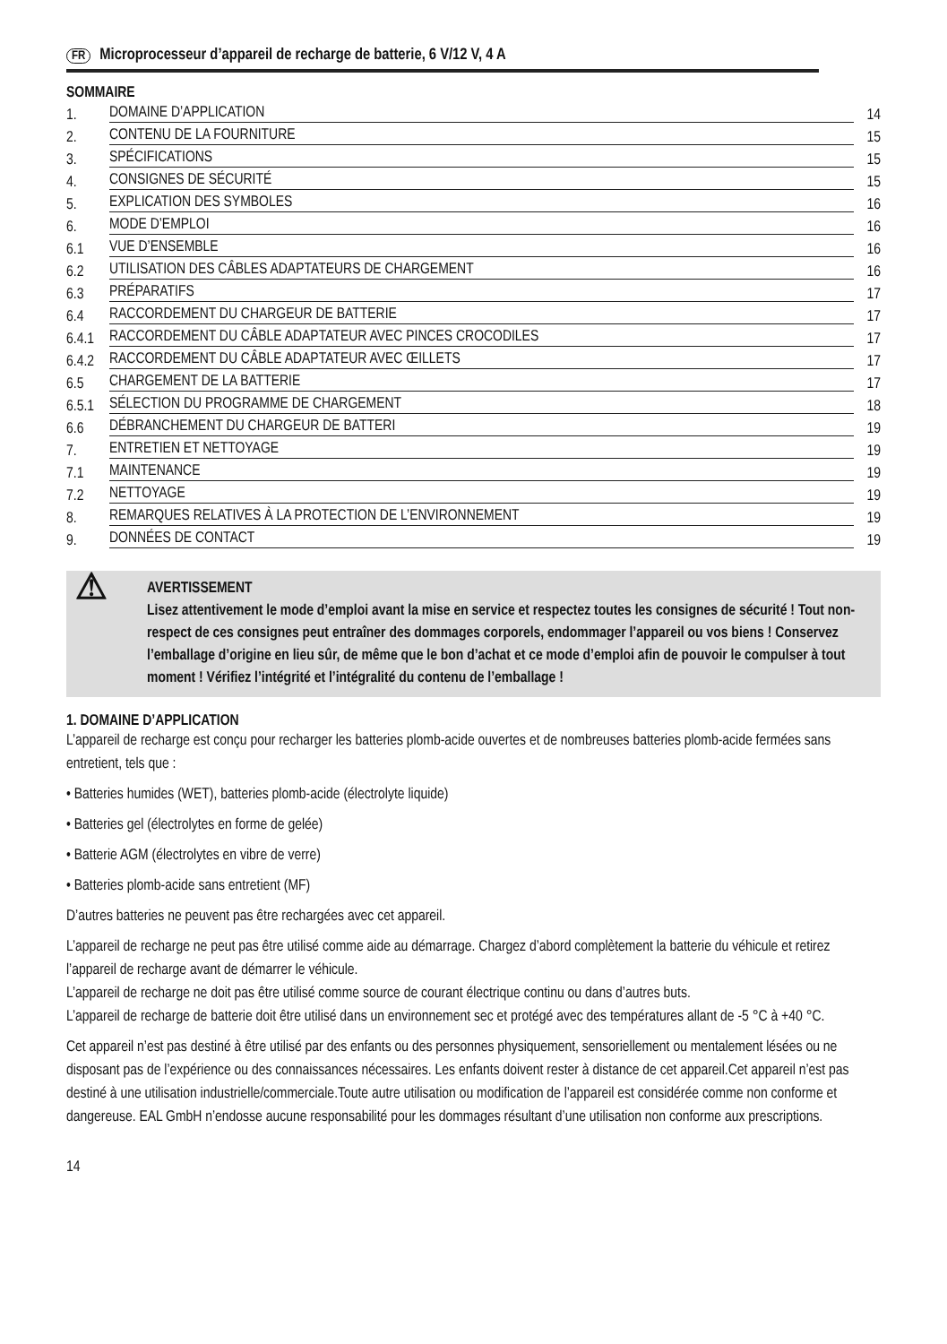FR Microprocesseur d’appareil de recharge de batterie, 6 V/12 V, 4 A
SOMMAIRE
1. DOMAINE D’APPLICATION 14
2. CONTENU DE LA FOURNITURE 15
3. SPÉCIFICATIONS 15
4. CONSIGNES DE SÉCURITÉ 15
5. EXPLICATION DES SYMBOLES 16
6. MODE D’EMPLOI 16
6.1 VUE D’ENSEMBLE 16
6.2 UTILISATION DES CÂBLES ADAPTATEURS DE CHARGEMENT 16
6.3 PRÉPARATIFS 17
6.4 RACCORDEMENT DU CHARGEUR DE BATTERIE 17
6.4.1 RACCORDEMENT DU CÂBLE ADAPTATEUR AVEC PINCES CROCODILES 17
6.4.2 RACCORDEMENT DU CÂBLE ADAPTATEUR AVEC ŒILLETS 17
6.5 CHARGEMENT DE LA BATTERIE 17
6.5.1 SÉLECTION DU PROGRAMME DE CHARGEMENT 18
6.6 DÉBRANCHEMENT DU CHARGEUR DE BATTERI 19
7. ENTRETIEN ET NETTOYAGE 19
7.1 MAINTENANCE 19
7.2 NETTOYAGE 19
8. REMARQUES RELATIVES À LA PROTECTION DE L’ENVIRONNEMENT 19
9. DONNÉES DE CONTACT 19
⚠
AVERTISSEMENT
Lisez attentivement le mode d’emploi avant la mise en service et respectez toutes les consignes de sécurité ! Tout non-respect de ces consignes peut entraîner des dommages corporels, endommager l’appareil ou vos biens ! Conservez l’emballage d’origine en lieu sûr, de même que le bon d’achat et ce mode d’emploi afin de pouvoir le compulser à tout moment ! Vérifiez l’intégrité et l’intégralité du contenu de l’emballage !
1. DOMAINE D’APPLICATION
L’appareil de recharge est conçu pour recharger les batteries plomb-acide ouvertes et de nombreuses batteries plomb-acide fermées sans entretient, tels que :
• Batteries humides (WET), batteries plomb-acide (électrolyte liquide)
• Batteries gel (électrolytes en forme de gelée)
• Batterie AGM (électrolytes en vibre de verre)
• Batteries plomb-acide sans entretient (MF)
D’autres batteries ne peuvent pas être rechargées avec cet appareil.
L’appareil de recharge ne peut pas être utilisé comme aide au démarrage. Chargez d’abord complètement la batterie du véhicule et retirez l’appareil de recharge avant de démarrer le véhicule.
L’appareil de recharge ne doit pas être utilisé comme source de courant électrique continu ou dans d’autres buts.
L’appareil de recharge de batterie doit être utilisé dans un environnement sec et protégé avec des températures allant de -5 °C à +40 °C.
Cet appareil n’est pas destiné à être utilisé par des enfants ou des personnes physiquement, sensoriellement ou mentalement lésées ou ne disposant pas de l’expérience ou des connaissances nécessaires. Les enfants doivent rester à distance de cet appareil.Cet appareil n’est pas destiné à une utilisation industrielle/commerciale.Toute autre utilisation ou modification de l’appareil est considérée comme non conforme et dangereuse. EAL GmbH n’endosse aucune responsabilité pour les dommages résultant d’une utilisation non conforme aux prescriptions.
14